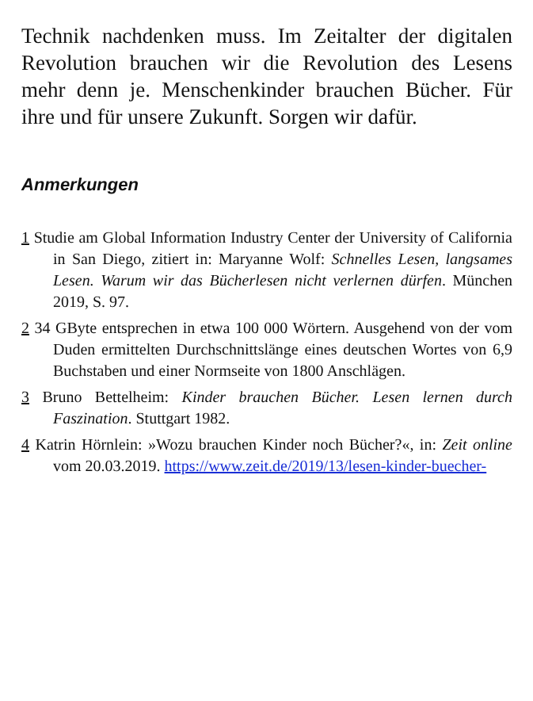Technik nachdenken muss. Im Zeitalter der digitalen Revolution brauchen wir die Revolution des Lesens mehr denn je. Menschenkinder brauchen Bücher. Für ihre und für unsere Zukunft. Sorgen wir dafür.
Anmerkungen
1 Studie am Global Information Industry Center der University of California in San Diego, zitiert in: Maryanne Wolf: Schnelles Lesen, langsames Lesen. Warum wir das Bücherlesen nicht verlernen dürfen. München 2019, S. 97.
2 34 GByte entsprechen in etwa 100 000 Wörtern. Ausgehend von der vom Duden ermittelten Durchschnittslänge eines deutschen Wortes von 6,9 Buchstaben und einer Normseite von 1800 Anschlägen.
3 Bruno Bettelheim: Kinder brauchen Bücher. Lesen lernen durch Faszination. Stuttgart 1982.
4 Katrin Hörnlein: »Wozu brauchen Kinder noch Bücher?«, in: Zeit online vom 20.03.2019. https://www.zeit.de/2019/13/lesen-kinder-buecher-